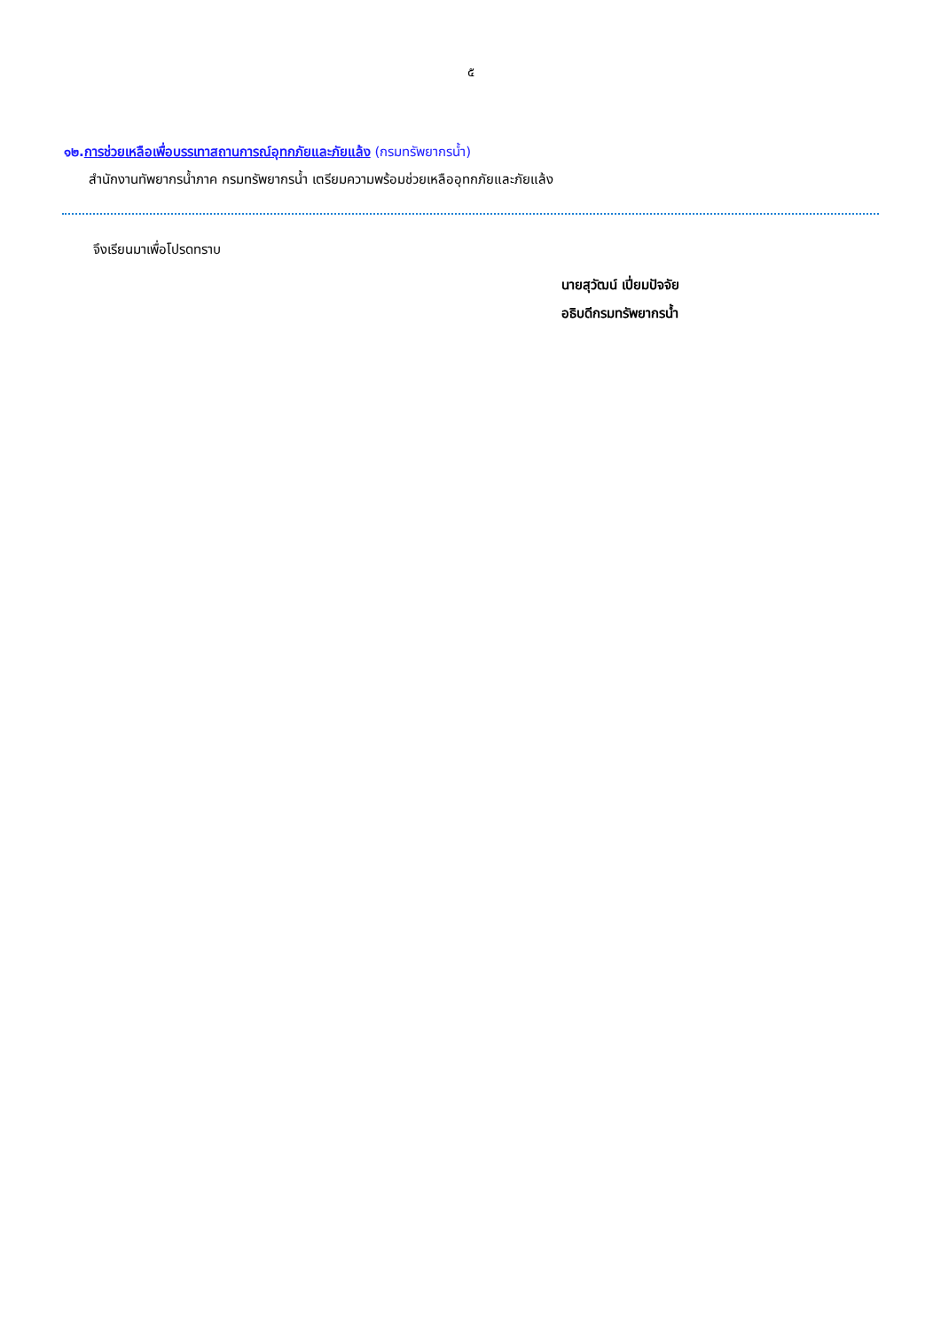๕
๑๒. การช่วยเหลือเพื่อบรรเทาสถานการณ์อุทกภัยและภัยแล้ง (กรมทรัพยากรน้ำ)
สำนักงานทัพยากรน้ำภาค กรมทรัพยากรน้ำ เตรียมความพร้อมช่วยเหลืออุทกภัยและภัยแล้ง
จึงเรียนมาเพื่อโปรดทราบ
นายสุวัฒน์ เปี่ยมปัจจัย
อธิบดีกรมทรัพยากรน้ำ